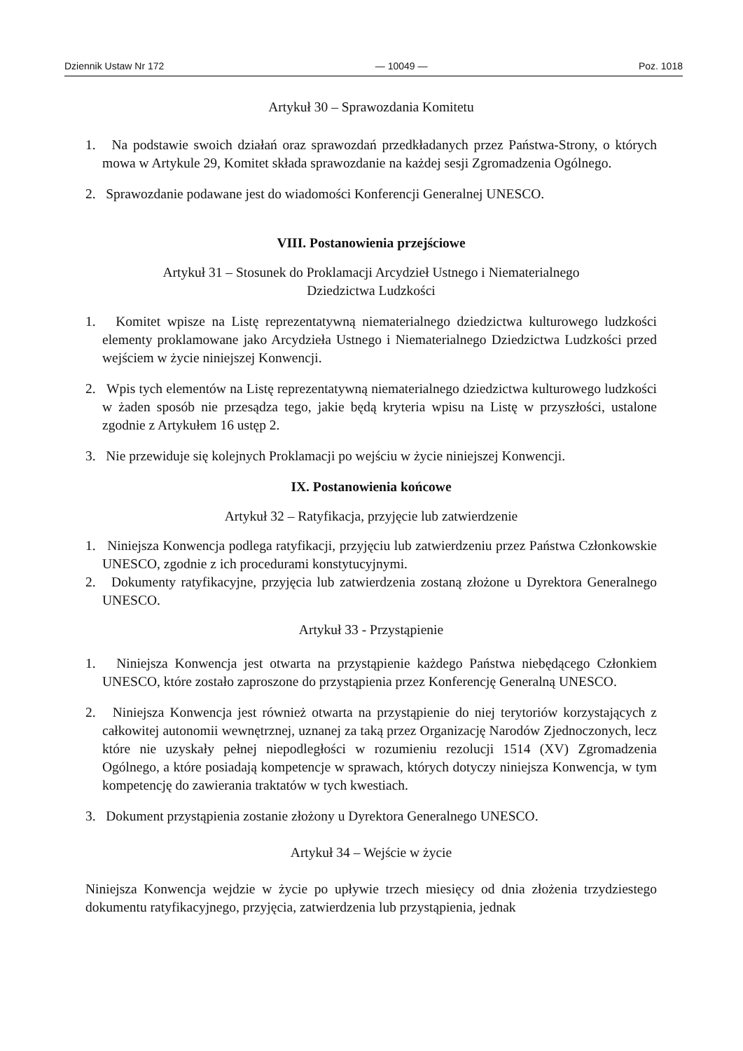Dziennik Ustaw Nr 172 — 10049 — Poz. 1018
Artykuł 30 – Sprawozdania Komitetu
1. Na podstawie swoich działań oraz sprawozdań przedkładanych przez Państwa-Strony, o których mowa w Artykule 29, Komitet składa sprawozdanie na każdej sesji Zgromadzenia Ogólnego.
2. Sprawozdanie podawane jest do wiadomości Konferencji Generalnej UNESCO.
VIII. Postanowienia przejściowe
Artykuł 31 – Stosunek do Proklamacji Arcydzieł Ustnego i Niematerialnego
Dziedzictwa Ludzkości
1. Komitet wpisze na Listę reprezentatywną niematerialnego dziedzictwa kulturowego ludzkości elementy proklamowane jako Arcydzieła Ustnego i Niematerialnego Dziedzictwa Ludzkości przed wejściem w życie niniejszej Konwencji.
2. Wpis tych elementów na Listę reprezentatywną niematerialnego dziedzictwa kulturowego ludzkości w żaden sposób nie przesądza tego, jakie będą kryteria wpisu na Listę w przyszłości, ustalone zgodnie z Artykułem 16 ustęp 2.
3. Nie przewiduje się kolejnych Proklamacji po wejściu w życie niniejszej Konwencji.
IX. Postanowienia końcowe
Artykuł 32 – Ratyfikacja, przyjęcie lub zatwierdzenie
1. Niniejsza Konwencja podlega ratyfikacji, przyjęciu lub zatwierdzeniu przez Państwa Członkowskie UNESCO, zgodnie z ich procedurami konstytucyjnymi.
2. Dokumenty ratyfikacyjne, przyjęcia lub zatwierdzenia zostaną złożone u Dyrektora Generalnego UNESCO.
Artykuł 33 - Przystąpienie
1. Niniejsza Konwencja jest otwarta na przystąpienie każdego Państwa niebędącego Członkiem UNESCO, które zostało zaproszone do przystąpienia przez Konferencję Generalną UNESCO.
2. Niniejsza Konwencja jest również otwarta na przystąpienie do niej terytoriów korzystających z całkowitej autonomii wewnętrznej, uznanej za taką przez Organizację Narodów Zjednoczonych, lecz które nie uzyskały pełnej niepodległości w rozumieniu rezolucji 1514 (XV) Zgromadzenia Ogólnego, a które posiadają kompetencje w sprawach, których dotyczy niniejsza Konwencja, w tym kompetencję do zawierania traktatów w tych kwestiach.
3. Dokument przystąpienia zostanie złożony u Dyrektora Generalnego UNESCO.
Artykuł 34 – Wejście w życie
Niniejsza Konwencja wejdzie w życie po upływie trzech miesięcy od dnia złożenia trzydziestego dokumentu ratyfikacyjnego, przyjęcia, zatwierdzenia lub przystąpienia, jednak